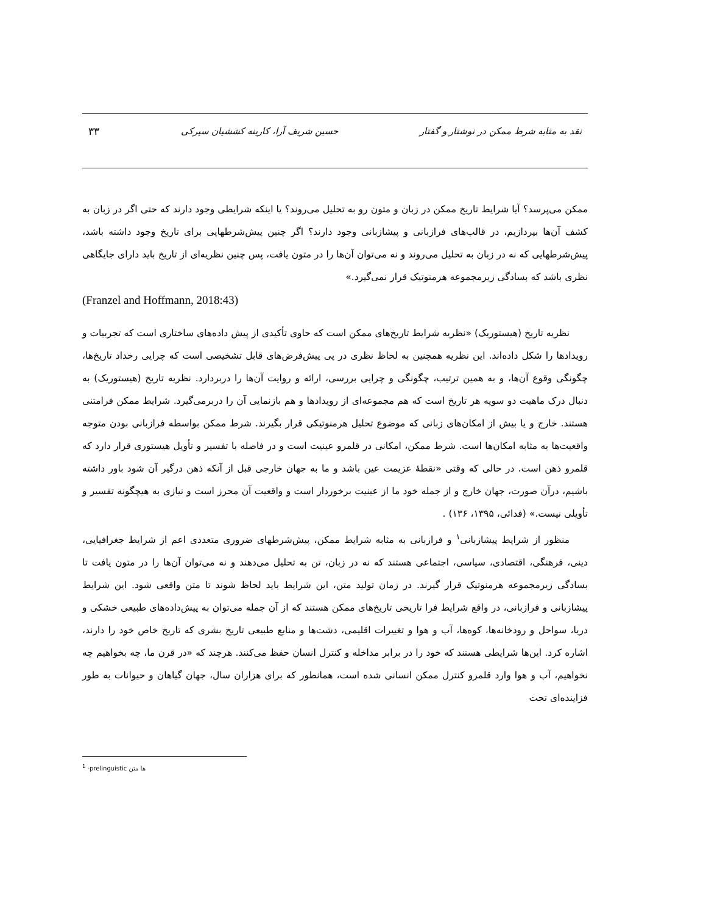نقد به مثابه شرط ممکن در نوشتار و گفتار حسین شریف آرا، کارینه کششیان سیرکی ۳۳
ممکن می‌پرسد؟ آیا شرایط تاریخ ممکن در زبان و متون رو به تحلیل می‌روند؟ یا اینکه شرایطی وجود دارند که حتی اگر در زبان به کشف آن‌ها بپردازیم، در قالب‌های فرازبانی و پیشازبانی وجود دارند؟ اگر چنین پیش‌شرطهایی برای تاریخ وجود داشته باشد، پیش‌شرطهایی که نه در زبان به تحلیل می‌روند و نه می‌توان آن‌ها را در متون یافت، پس چنین نظریه‌ای از تاریخ باید دارای جایگاهی نظری باشد که بسادگی زیرمجموعه هرمنوتیک قرار نمی‌گیرد.»
(Franzel and Hoffmann, 2018:43)
نظریه تاریخ (هیستوریک) «نظریه شرایط تاریخ‌های ممکن است که حاوی تأکیدی از پیش داده‌های ساختاری است که تجربیات و رویدادها را شکل داده‌اند. این نظریه همچنین به لحاظ نظری در پی پیش‌فرض‌های قابل تشخیصی است که چرایی رخداد تاریخ‌ها، چگونگی وقوع آن‌ها، و به همین ترتیب، چگونگی و چرایی بررسی، ارائه و روایت آن‌ها را دربردارد. نظریه تاریخ (هیستوریک) به دنبال درک ماهیت دو سویه هر تاریخ است که هم مجموعه‌ای از رویدادها و هم بازنمایی آن را دربرمی‌گیرد. شرایط ممکن فرامتنی هستند. خارج و یا بیش از امکان‌های زبانی که موضوع تحلیل هرمنوتیکی قرار بگیرند. شرط ممکن بواسطه فرازبانی بودن متوجه واقعیت‌ها به مثابه امکان‌ها است. شرط ممکن، امکانی در قلمرو عینیت است و در فاصله با تفسیر و تأویل هیستوری قرار دارد که قلمرو ذهن است. در حالی که وقتی «نقطهٔ عزیمت عین باشد و ما به جهان خارجی قبل از آنکه ذهن درگیر آن شود باور داشته باشیم، درآن صورت، جهان خارج و از جمله خود ما از عینیت برخوردار است و واقعیت آن محرز است و نیازی به هیچگونه تفسیر و تأویلی نیست.» (فدائی، ۱۳۹۵، ۱۳۶) .
منظور از شرایط پیشازبانی<sup>۱</sup> و فرازبانی به مثابه شرایط ممکن، پیش‌شرطهای ضروری متعددی اعم از شرایط جغرافیایی، دینی، فرهنگی، اقتصادی، سیاسی، اجتماعی هستند که نه در زبان، تن به تحلیل می‌دهند و نه می‌توان آن‌ها را در متون یافت تا بسادگی زیرمجموعه هرمنوتیک قرار گیرند. در زمان تولید متن، این شرایط باید لحاظ شوند تا متن واقعی شود. این شرایط پیشازبانی و فرازبانی، در واقع شرایط فرا تاریخی تاریخ‌های ممکن هستند که از آن جمله می‌توان به پیش‌داده‌های طبیعی خشکی و دریا، سواحل و رودخانه‌ها، کوه‌ها، آب و هوا و تغییرات اقلیمی، دشت‌ها و منابع طبیعی تاریخ بشری که تاریخ خاص خود را دارند، اشاره کرد. این‌ها شرایطی هستند که خود را در برابر مداخله و کنترل انسان حفظ می‌کنند. هرچند که «در قرن ما، چه بخواهیم چه نخواهیم، آب و هوا وارد قلمرو کنترل ممکن انسانی شده است، همانطور که برای هزاران سال، جهان گیاهان و حیوانات به طور فزاینده‌ای تحت
<sup>1</sup> -prelinguistic ها متن